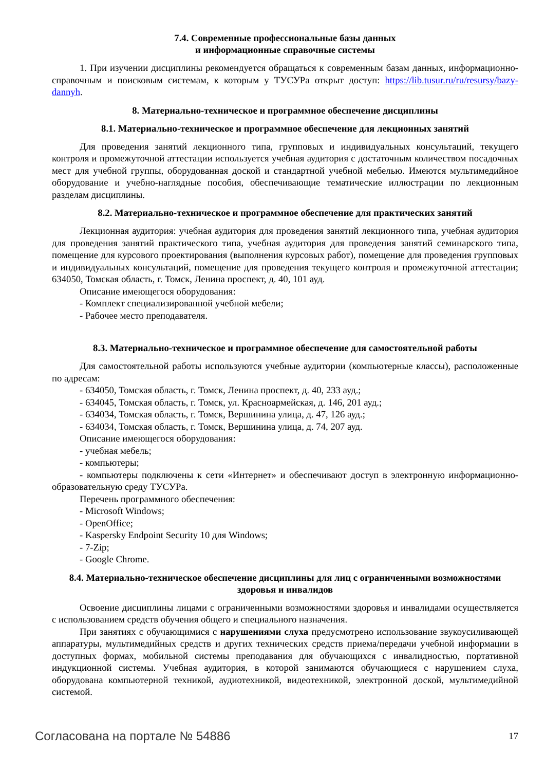7.4. Современные профессиональные базы данных
и информационные справочные системы
1. При изучении дисциплины рекомендуется обращаться к современным базам данных, информационно-справочным и поисковым системам, к которым у ТУСУРа открыт доступ: https://lib.tusur.ru/ru/resursy/bazy-dannyh.
8. Материально-техническое и программное обеспечение дисциплины
8.1. Материально-техническое и программное обеспечение для лекционных занятий
Для проведения занятий лекционного типа, групповых и индивидуальных консультаций, текущего контроля и промежуточной аттестации используется учебная аудитория с достаточным количеством посадочных мест для учебной группы, оборудованная доской и стандартной учебной мебелью. Имеются мультимедийное оборудование и учебно-наглядные пособия, обеспечивающие тематические иллюстрации по лекционным разделам дисциплины.
8.2. Материально-техническое и программное обеспечение для практических занятий
Лекционная аудитория: учебная аудитория для проведения занятий лекционного типа, учебная аудитория для проведения занятий практического типа, учебная аудитория для проведения занятий семинарского типа, помещение для курсового проектирования (выполнения курсовых работ), помещение для проведения групповых и индивидуальных консультаций, помещение для проведения текущего контроля и промежуточной аттестации; 634050, Томская область, г. Томск, Ленина проспект, д. 40, 101 ауд.
Описание имеющегося оборудования:
- Комплект специализированной учебной мебели;
- Рабочее место преподавателя.
8.3. Материально-техническое и программное обеспечение для самостоятельной работы
Для самостоятельной работы используются учебные аудитории (компьютерные классы), расположенные по адресам:
- 634050, Томская область, г. Томск, Ленина проспект, д. 40, 233 ауд.;
- 634045, Томская область, г. Томск, ул. Красноармейская, д. 146, 201 ауд.;
- 634034, Томская область, г. Томск, Вершинина улица, д. 47, 126 ауд.;
- 634034, Томская область, г. Томск, Вершинина улица, д. 74, 207 ауд.
Описание имеющегося оборудования:
- учебная мебель;
- компьютеры;
- компьютеры подключены к сети «Интернет» и обеспечивают доступ в электронную информационно-образовательную среду ТУСУРа.
Перечень программного обеспечения:
- Microsoft Windows;
- OpenOffice;
- Kaspersky Endpoint Security 10 для Windows;
- 7-Zip;
- Google Chrome.
8.4. Материально-техническое обеспечение дисциплины для лиц с ограниченными возможностями здоровья и инвалидов
Освоение дисциплины лицами с ограниченными возможностями здоровья и инвалидами осуществляется с использованием средств обучения общего и специального назначения.
При занятиях с обучающимися с нарушениями слуха предусмотрено использование звукоусиливающей аппаратуры, мультимедийных средств и других технических средств приема/передачи учебной информации в доступных формах, мобильной системы преподавания для обучающихся с инвалидностью, портативной индукционной системы. Учебная аудитория, в которой занимаются обучающиеся с нарушением слуха, оборудована компьютерной техникой, аудиотехникой, видеотехникой, электронной доской, мультимедийной системой.
Согласована на портале № 54886 17